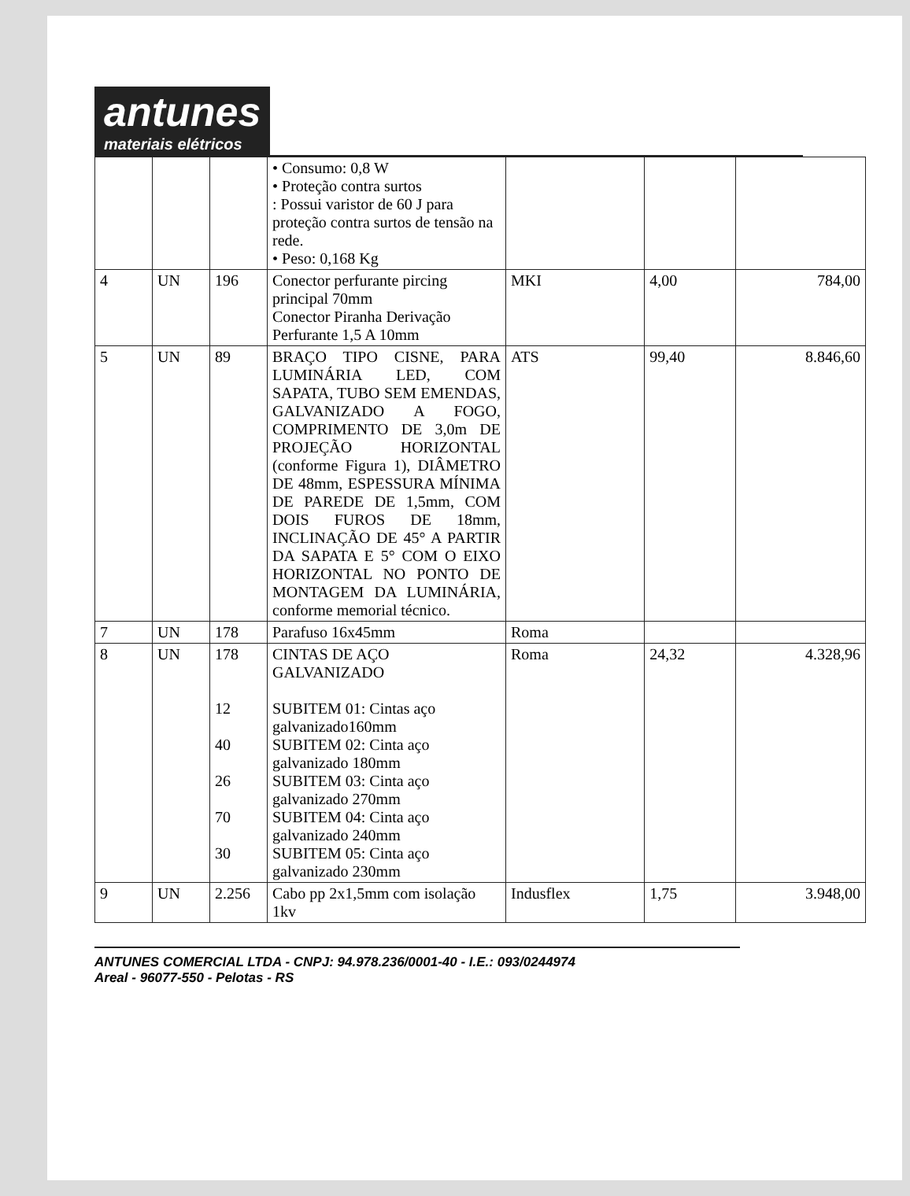antunes
materiais elétricos
| | | | • Consumo: 0,8 W • Proteção contra surtos : Possui varistor de 60 J para proteção contra surtos de tensão na rede. • Peso: 0,168 Kg | | | |
| 4 | UN | 196 | Conector perfurante pircing principal 70mm Conector Piranha Derivação Perfurante 1,5 A 10mm | MKI | 4,00 | 784,00 |
| 5 | UN | 89 | BRAÇO TIPO CISNE, PARA LUMINÁRIA LED, COM SAPATA, TUBO SEM EMENDAS, GALVANIZADO A FOGO, COMPRIMENTO DE 3,0m DE PROJEÇÃO HORIZONTAL (conforme Figura 1), DIÂMETRO DE 48mm, ESPESSURA MÍNIMA DE PAREDE DE 1,5mm, COM DOIS FUROS DE 18mm, INCLINAÇÃO DE 45° A PARTIR DA SAPATA E 5° COM O EIXO HORIZONTAL NO PONTO DE MONTAGEM DA LUMINÁRIA, conforme memorial técnico. | ATS | 99,40 | 8.846,60 |
| 7 | UN | 178 | Parafuso 16x45mm | Roma | | |
| 8 | UN | 178 12 40 26 70 30 | CINTAS DE AÇO GALVANIZADO SUBITEM 01: Cintas aço galvanizado160mm SUBITEM 02: Cinta aço galvanizado 180mm SUBITEM 03: Cinta aço galvanizado 270mm SUBITEM 04: Cinta aço galvanizado 240mm SUBITEM 05: Cinta aço galvanizado 230mm | Roma | 24,32 | 4.328,96 |
| 9 | UN | 2.256 | Cabo pp 2x1,5mm com isolação 1kv | Indusflex | 1,75 | 3.948,00 |
ANTUNES COMERCIAL LTDA - CNPJ: 94.978.236/0001-40 - I.E.: 093/0244974
Areal - 96077-550 - Pelotas - RS